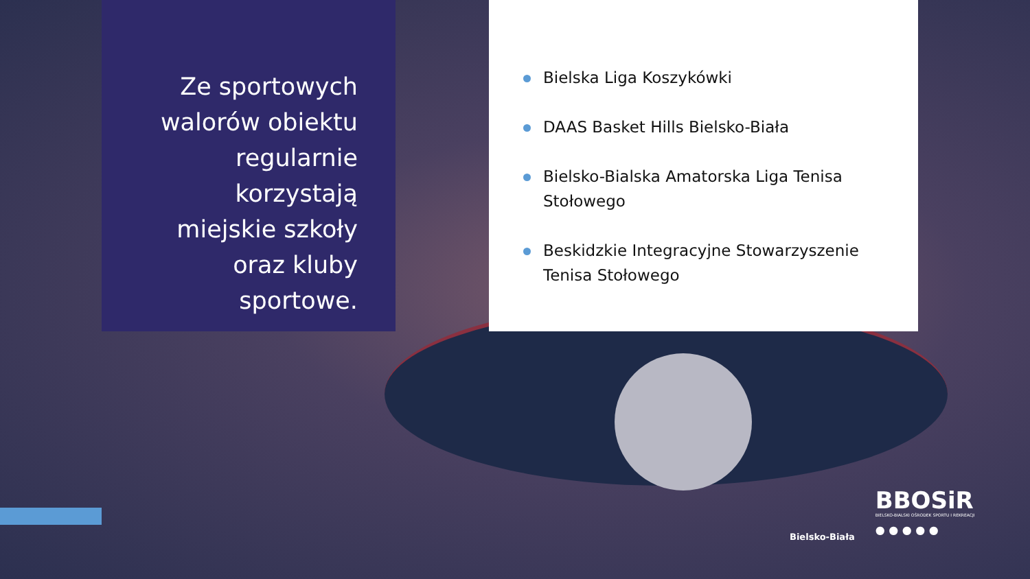Ze sportowych walorów obiektu regularnie korzystają miejskie szkoły oraz kluby sportowe.
Bielska Liga Koszykówki
DAAS Basket Hills Bielsko-Biała
Bielsko-Bialska Amatorska Liga Tenisa Stołowego
Beskidzkie Integracyjne Stowarzyszenie Tenisa Stołowego
Bielsko-Biała
BBOSiR
BIELSKO-BIALSKI OŚRODEK SPORTU I REKREACJI
● ● ● ● ●